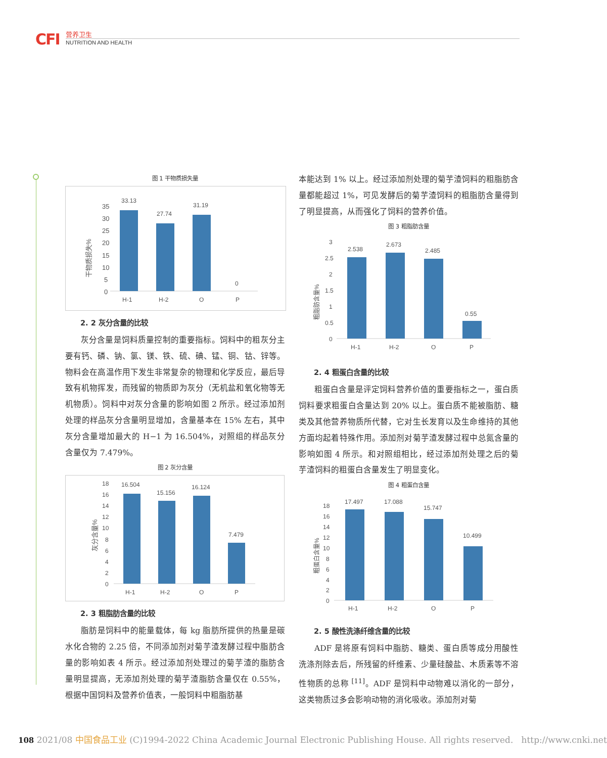CFI 营养卫生
NUTRITION AND HEALTH
图 1 干物质损失量
干物质损失%
35
30
25
20
15
10
5
0
33.13
27.74
31.19
0
H-1
H-2
O
P
2. 2 灰分含量的比较
灰分含量是饲料质量控制的重要指标。饲料中的粗灰分主要有钙、磷、钠、氯、镁、铁、硫、碘、锰、铜、钴、锌等。物料会在高温作用下发生非常复杂的物理和化学反应，最后导致有机物挥发，而残留的物质即为灰分（无机盐和氧化物等无机物质）。饲料中对灰分含量的影响如图 2 所示。经过添加剂处理的样品灰分含量明显增加，含量基本在 15% 左右，其中灰分含量增加最大的 H−1 为 16.504%，对照组的样品灰分含量仅为 7.479%。
图 2 灰分含量
灰分含量%
18
16
14
12
10
8
6
4
2
0
16.504
15.156
16.124
7.479
H-1
H-2
O
P
2. 3 粗脂肪含量的比较
脂肪是饲料中的能量载体，每 kg 脂肪所提供的热量是碳水化合物的 2.25 倍，不同添加剂对菊芋渣发酵过程中脂肪含量的影响如表 4 所示。经过添加剂处理过的菊芋渣的脂肪含量明显提高，无添加剂处理的菊芋渣脂肪含量仅在 0.55%，根据中国饲料及营养价值表，一般饲料中粗脂肪基
本能达到 1% 以上。经过添加剂处理的菊芋渣饲料的粗脂肪含量都能超过 1%，可见发酵后的菊芋渣饲料的粗脂肪含量得到了明显提高，从而强化了饲料的营养价值。
图 3 粗脂肪含量
粗脂肪含量%
3
2.5
2
1.5
1
0.5
0
2.538
2.673
2.485
0.55
H-1
H-2
O
P
2. 4 粗蛋白含量的比较
粗蛋白含量是评定饲料营养价值的重要指标之一，蛋白质饲料要求粗蛋白含量达到 20% 以上。蛋白质不能被脂肪、糖类及其他营养物质所代替，它对生长发育以及生命维持的其他方面均起着特殊作用。添加剂对菊芋渣发酵过程中总氮含量的影响如图 4 所示。和对照组相比，经过添加剂处理之后的菊芋渣饲料的粗蛋白含量发生了明显变化。
图 4 粗蛋白含量
粗蛋白含量%
18
16
14
12
10
8
6
4
2
0
17.497
17.088
15.747
10.499
H-1
H-2
O
P
2. 5 酸性洗涤纤维含量的比较
ADF 是将原有饲料中脂肪、糖类、蛋白质等成分用酸性洗涤剂除去后，所残留的纤维素、少量硅酸盐、木质素等不溶性物质的总称 <sup>[11]</sup>。ADF 是饲料中动物难以消化的一部分，这类物质过多会影响动物的消化吸收。添加剂对菊
108 2021/08 中国食品工业 (C)1994-2022 China Academic Journal Electronic Publishing House. All rights reserved. http://www.cnki.net